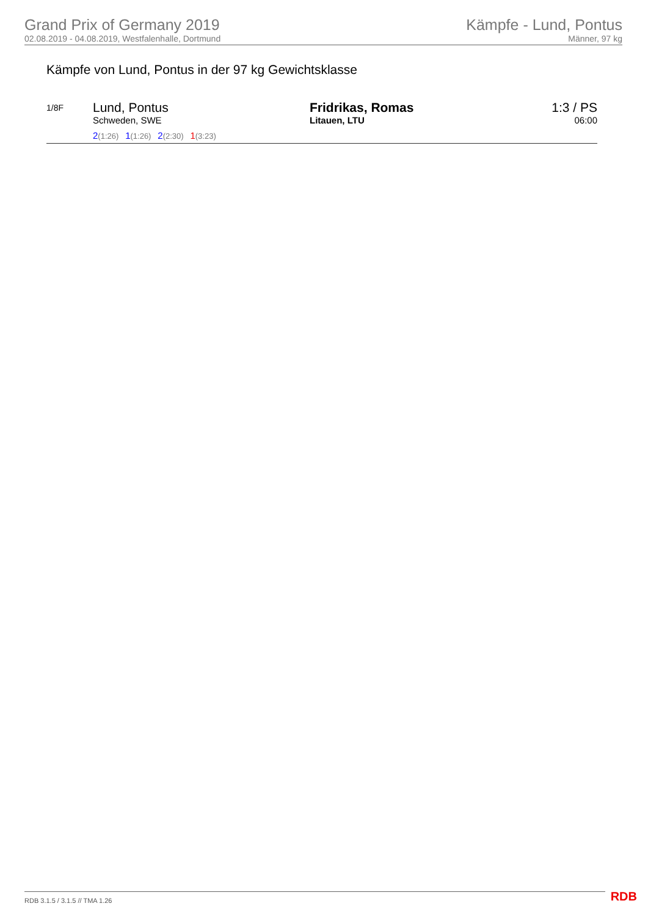Grand Prix of Germany 2019
02.08.2019 - 04.08.2019, Westfalenhalle, Dortmund
Kämpfe - Lund, Pontus
Männer, 97 kg
Kämpfe von Lund, Pontus in der 97 kg Gewichtsklasse
1/8F
Lund, Pontus
Schweden, SWE
2(1:26) 1(1:26) 2(2:30) 1(3:23)
Fridrikas, Romas
Litauen, LTU
1:3 / PS
06:00
RDB 3.1.5 / 3.1.5 // TMA 1.26 RDB